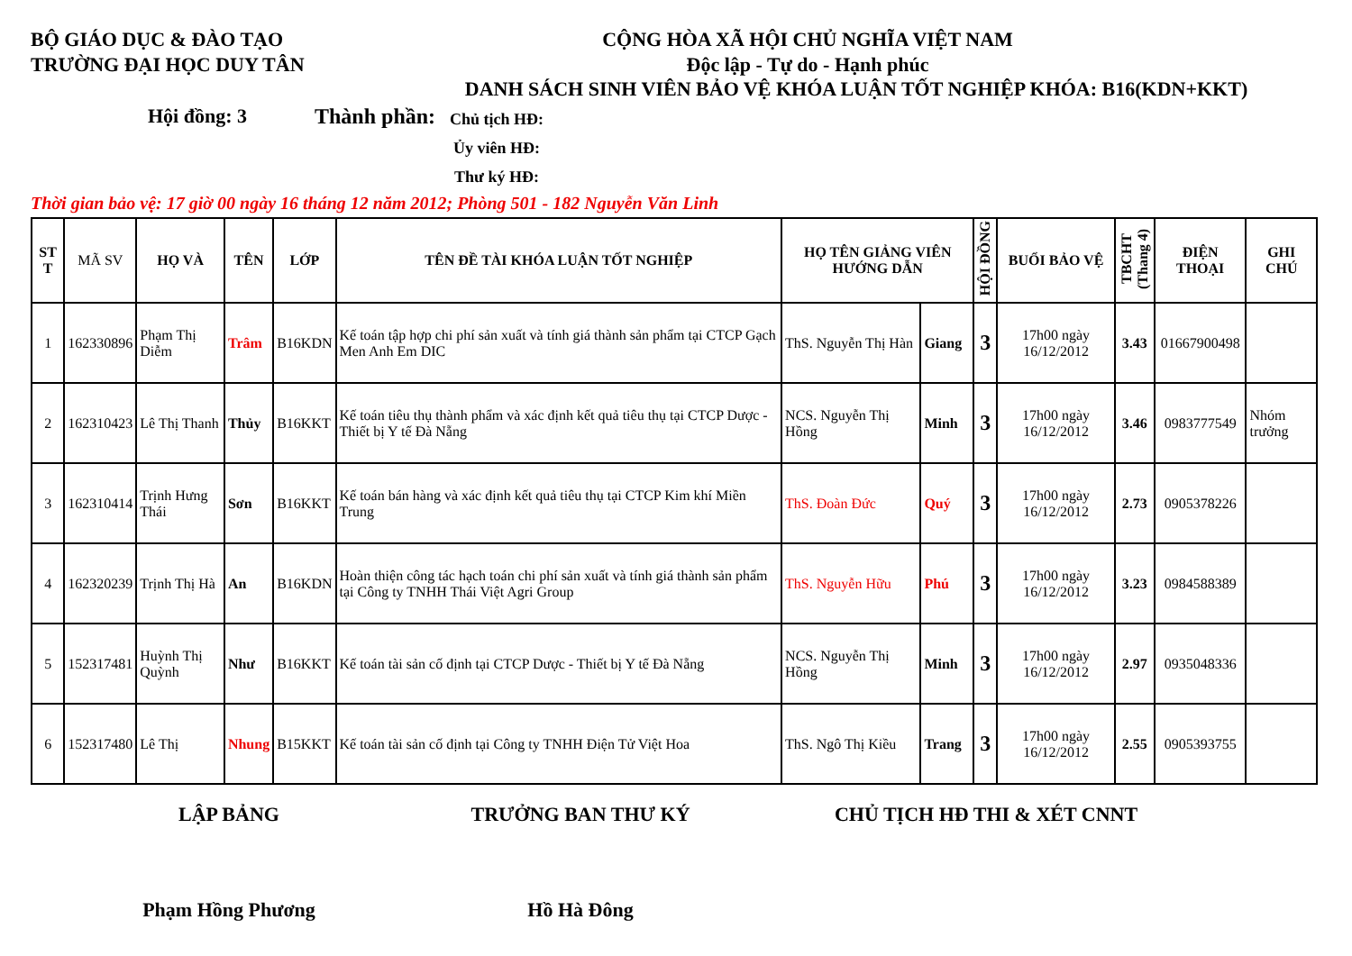BỘ GIÁO DỤC & ĐÀO TẠO
TRƯỜNG ĐẠI HỌC DUY TÂN
CỘNG HÒA XÃ HỘI CHỦ NGHĨA VIỆT NAM
Độc lập - Tự do - Hạnh phúc
DANH SÁCH SINH VIÊN BẢO VỆ KHÓA LUẬN TỐT NGHIỆP KHÓA: B16(KDN+KKT)
Hội đồng: 3 Thành phần:
Chủ tịch HĐ:
Ủy viên HĐ:
Thư ký HĐ:
Thời gian bảo vệ: 17 giờ 00 ngày 16 tháng 12 năm 2012; Phòng 501 - 182 Nguyễn Văn Linh
| ST T | MÃ SV | HỌ VÀ | TÊN | LỚP | TÊN ĐỀ TÀI KHÓA LUẬN TỐT NGHIỆP | HỌ TÊN GIẢNG VIÊN HƯỚNG DẪN | | HỘI ĐỒNG | BUỔI BẢO VỆ | TBCHT (Thang 4) | ĐIỆN THOẠI | GHI CHÚ |
| --- | --- | --- | --- | --- | --- | --- | --- | --- | --- | --- | --- | --- |
| 1 | 162330896 | Phạm Thị Diễm | Trâm | B16KDN | Kế toán tập hợp chi phí sản xuất và tính giá thành sản phẩm tại CTCP Gạch Men Anh Em DIC | ThS. Nguyễn Thị Hàn | Giang | 3 | 17h00 ngày 16/12/2012 | 3.43 | 01667900498 | |
| 2 | 162310423 | Lê Thị Thanh | Thủy | B16KKT | Kế toán tiêu thụ thành phẩm và xác định kết quả tiêu thụ tại CTCP Dược - Thiết bị Y tế Đà Nẵng | NCS. Nguyễn Thị Hồng | Minh | 3 | 17h00 ngày 16/12/2012 | 3.46 | 0983777549 | Nhóm trưởng |
| 3 | 162310414 | Trịnh Hưng Thái | Sơn | B16KKT | Kế toán bán hàng và xác định kết quả tiêu thụ tại CTCP Kim khí Miền Trung | ThS. Đoàn Đức | Quý | 3 | 17h00 ngày 16/12/2012 | 2.73 | 0905378226 | |
| 4 | 162320239 | Trịnh Thị Hà | An | B16KDN | Hoàn thiện công tác hạch toán chi phí sản xuất và tính giá thành sản phẩm tại Công ty TNHH Thái Việt Agri Group | ThS. Nguyễn Hữu | Phú | 3 | 17h00 ngày 16/12/2012 | 3.23 | 0984588389 | |
| 5 | 152317481 | Huỳnh Thị Quỳnh | Như | B16KKT | Kế toán tài sản cố định tại CTCP Dược - Thiết bị Y tế Đà Nẵng | NCS. Nguyễn Thị Hồng | Minh | 3 | 17h00 ngày 16/12/2012 | 2.97 | 0935048336 | |
| 6 | 152317480 | Lê Thị | Nhung | B15KKT | Kế toán tài sản cố định tại Công ty TNHH Điện Tử Việt Hoa | ThS. Ngô Thị Kiều | Trang | 3 | 17h00 ngày 16/12/2012 | 2.55 | 0905393755 | |
LẬP BẢNG TRƯỞNG BAN THƯ KÝ CHỦ TỊCH HĐ THI & XÉT CNNT
Phạm Hồng Phương Hồ Hà Đông